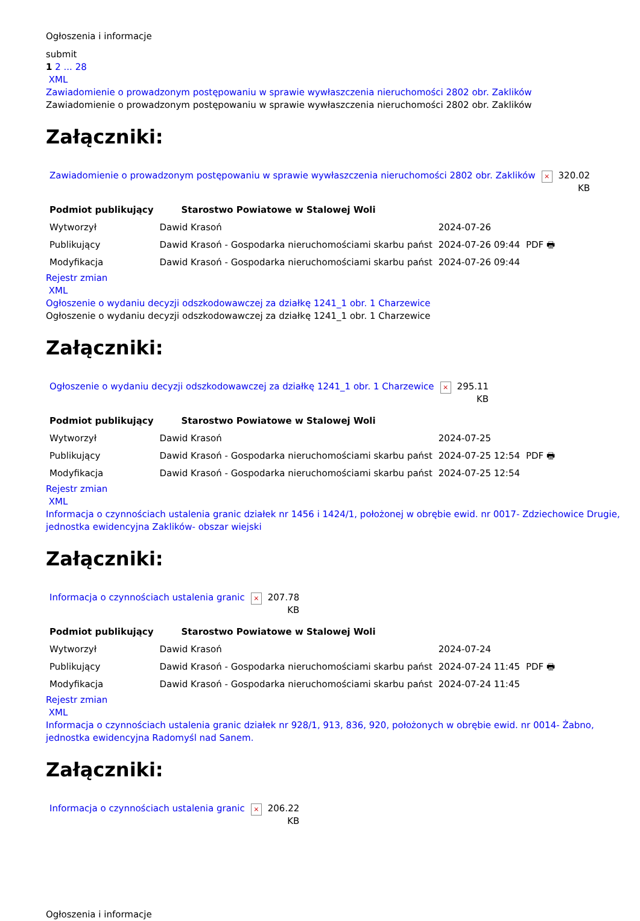Ogłoszenia i informacje
submit
1 2 ... 28
XML
Zawiadomienie o prowadzonym postępowaniu w sprawie wywłaszczenia nieruchomości 2802 obr. Zaklików
Zawiadomienie o prowadzonym postępowaniu w sprawie wywłaszczenia nieruchomości 2802 obr. Zaklików
Załączniki:
| Zawiadomienie o prowadzonym postępowaniu w sprawie wywłaszczenia nieruchomości 2802 obr. Zaklików | × | 320.02 KB |
| Podmiot publikujący | Starostwo Powiatowe w Stalowej Woli | | |
| Wytworzył | Dawid Krasoń | 2024-07-26 | PDF 🖶 |
| Publikujący | Dawid Krasoń - Gospodarka nieruchomościami skarbu państ | 2024-07-26 09:44 | |
| Modyfikacja | Dawid Krasoń - Gospodarka nieruchomościami skarbu państ | 2024-07-26 09:44 | |
Rejestr zmian
XML
Ogłoszenie o wydaniu decyzji odszkodowawczej za działkę 1241_1 obr. 1 Charzewice
Ogłoszenie o wydaniu decyzji odszkodowawczej za działkę 1241_1 obr. 1 Charzewice
Załączniki:
| Ogłoszenie o wydaniu decyzji odszkodowawczej za działkę 1241_1 obr. 1 Charzewice | × | 295.11 KB |
| Podmiot publikujący | Starostwo Powiatowe w Stalowej Woli | | |
| Wytworzył | Dawid Krasoń | 2024-07-25 | PDF 🖶 |
| Publikujący | Dawid Krasoń - Gospodarka nieruchomościami skarbu państ | 2024-07-25 12:54 | |
| Modyfikacja | Dawid Krasoń - Gospodarka nieruchomościami skarbu państ | 2024-07-25 12:54 | |
Rejestr zmian
XML
Informacja o czynnościach ustalenia granic działek nr 1456 i 1424/1, położonej w obrębie ewid. nr 0017- Zdziechowice Drugie, jednostka ewidencyjna Zaklików- obszar wiejski
Załączniki:
| Informacja o czynnościach ustalenia granic | × | 207.78 KB |
| Podmiot publikujący | Starostwo Powiatowe w Stalowej Woli | | |
| Wytworzył | Dawid Krasoń | 2024-07-24 | PDF 🖶 |
| Publikujący | Dawid Krasoń - Gospodarka nieruchomościami skarbu państ | 2024-07-24 11:45 | |
| Modyfikacja | Dawid Krasoń - Gospodarka nieruchomościami skarbu państ | 2024-07-24 11:45 | |
Rejestr zmian
XML
Informacja o czynnościach ustalenia granic działek nr 928/1, 913, 836, 920, położonych w obrębie ewid. nr 0014- Żabno, jednostka ewidencyjna Radomyśl nad Sanem.
Załączniki:
| Informacja o czynnościach ustalenia granic | × | 206.22 KB |
Ogłoszenia i informacje